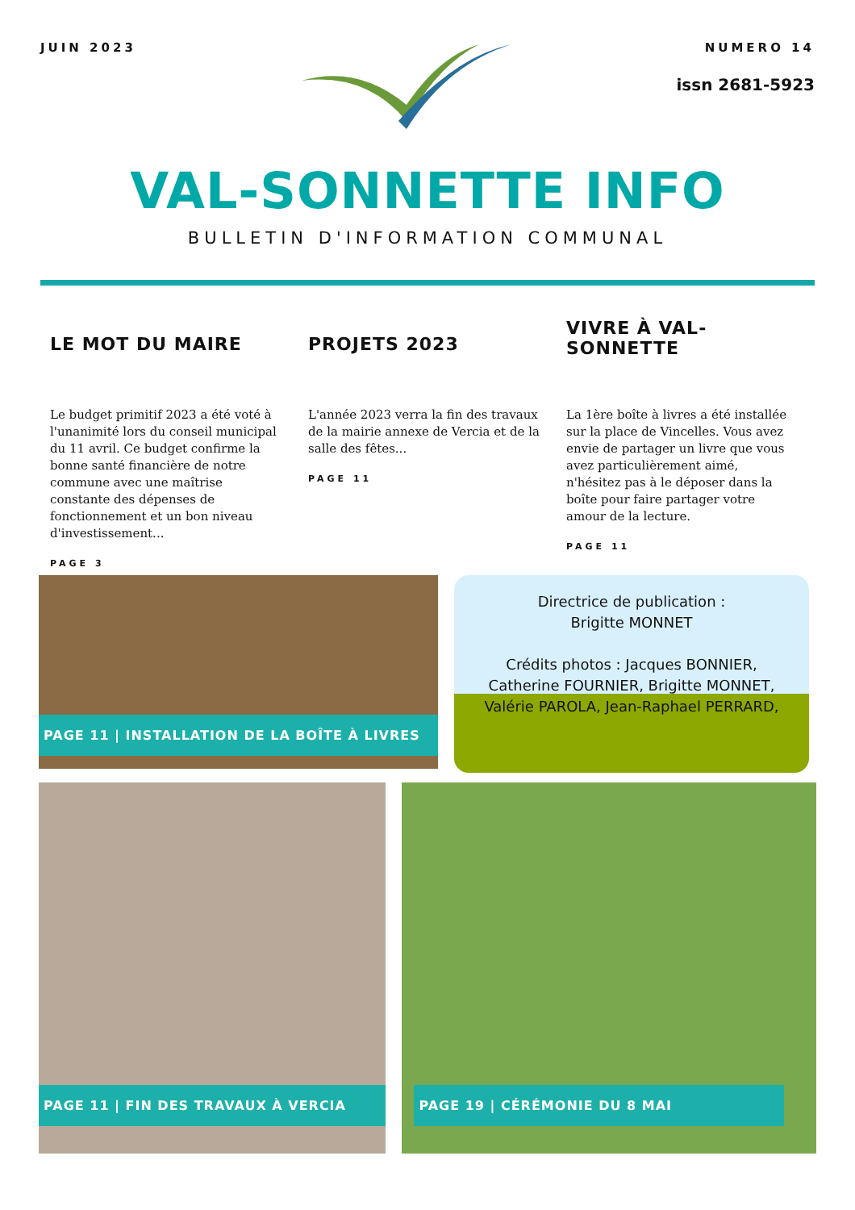JUIN 2023 NUMERO 14
issn 2681-5923
VAL-SONNETTE INFO
BULLETIN D'INFORMATION COMMUNAL
LE MOT DU MAIRE
Le budget primitif 2023 a été voté à l'unanimité lors du conseil municipal du 11 avril. Ce budget confirme la bonne santé financière de notre commune avec une maîtrise constante des dépenses de fonctionnement et un bon niveau d'investissement...
PAGE 3
PROJETS 2023
L'année 2023 verra la fin des travaux de la mairie annexe de Vercia et de la salle des fêtes...
PAGE 11
VIVRE À VAL-SONNETTE
La 1ère boîte à livres a été installée sur la place de Vincelles. Vous avez envie de partager un livre que vous avez particulièrement aimé, n'hésitez pas à le déposer dans la boîte pour faire partager votre amour de la lecture.
PAGE 11
PAGE 11 | INSTALLATION DE LA BOÎTE À LIVRES
Directrice de publication :
Brigitte MONNET
Crédits photos : Jacques BONNIER, Catherine FOURNIER, Brigitte MONNET, Valérie PAROLA, Jean-Raphael PERRARD,
PAGE 11 | FIN DES TRAVAUX À VERCIA
PAGE 19 | CÉRÉMONIE DU 8 MAI